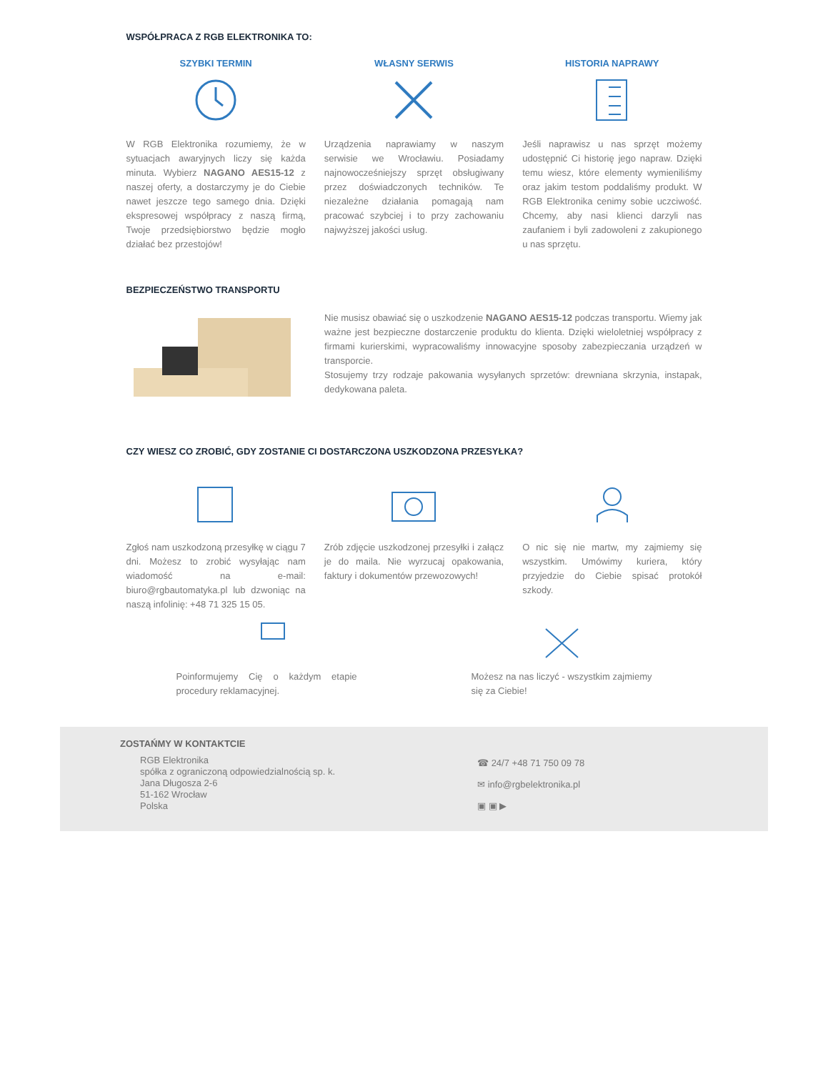WSPÓŁPRACA Z RGB ELEKTRONIKA TO:
SZYBKI TERMIN
W RGB Elektronika rozumiemy, że w sytuacjach awaryjnych liczy się każda minuta. Wybierz NAGANO AES15-12 z naszej oferty, a dostarczymy je do Ciebie nawet jeszcze tego samego dnia. Dzięki ekspresowej współpracy z naszą firmą, Twoje przedsiębiorstwo będzie mogło działać bez przestojów!
WŁASNY SERWIS
Urządzenia naprawiamy w naszym serwisie we Wrocławiu. Posiadamy najnowocześniejszy sprzęt obsługiwany przez doświadczonych techników. Te niezależne działania pomagają nam pracować szybciej i to przy zachowaniu najwyższej jakości usług.
HISTORIA NAPRAWY
Jeśli naprawisz u nas sprzęt możemy udostępnić Ci historię jego napraw. Dzięki temu wiesz, które elementy wymieniliśmy oraz jakim testom poddaliśmy produkt. W RGB Elektronika cenimy sobie uczciwość. Chcemy, aby nasi klienci darzyli nas zaufaniem i byli zadowoleni z zakupionego u nas sprzętu.
BEZPIECZEŃSTWO TRANSPORTU
Nie musisz obawiać się o uszkodzenie NAGANO AES15-12 podczas transportu. Wiemy jak ważne jest bezpieczne dostarczenie produktu do klienta. Dzięki wieloletniej współpracy z firmami kurierskimi, wypracowaliśmy innowacyjne sposoby zabezpieczania urządzeń w transporcie.
Stosujemy trzy rodzaje pakowania wysyłanych sprzetów: drewniana skrzynia, instapak, dedykowana paleta.
CZY WIESZ CO ZROBIĆ, GDY ZOSTANIE CI DOSTARCZONA USZKODZONA PRZESYŁKA?
Zgłoś nam uszkodzoną przesyłkę w ciągu 7 dni. Możesz to zrobić wysyłając nam wiadomość na e-mail: biuro@rgbautomatyka.pl lub dzwoniąc na naszą infolinię: +48 71 325 15 05.
Zrób zdjęcie uszkodzonej przesyłki i załącz je do maila. Nie wyrzucaj opakowania, faktury i dokumentów przewozowych!
O nic się nie martw, my zajmiemy się wszystkim. Umówimy kuriera, który przyjedzie do Ciebie spisać protokół szkody.
Poinformujemy Cię o każdym etapie procedury reklamacyjnej.
Możesz na nas liczyć - wszystkim zajmiemy się za Ciebie!
ZOSTAŃMY W KONTAKTCIE
RGB Elektronika
spółka z ograniczoną odpowiedzialnością sp. k.
Jana Długosza 2-6
51-162 Wrocław
Polska
☎ 24/7 +48 71 750 09 78
✉ info@rgbelektronika.pl
▣ ▣ ▶